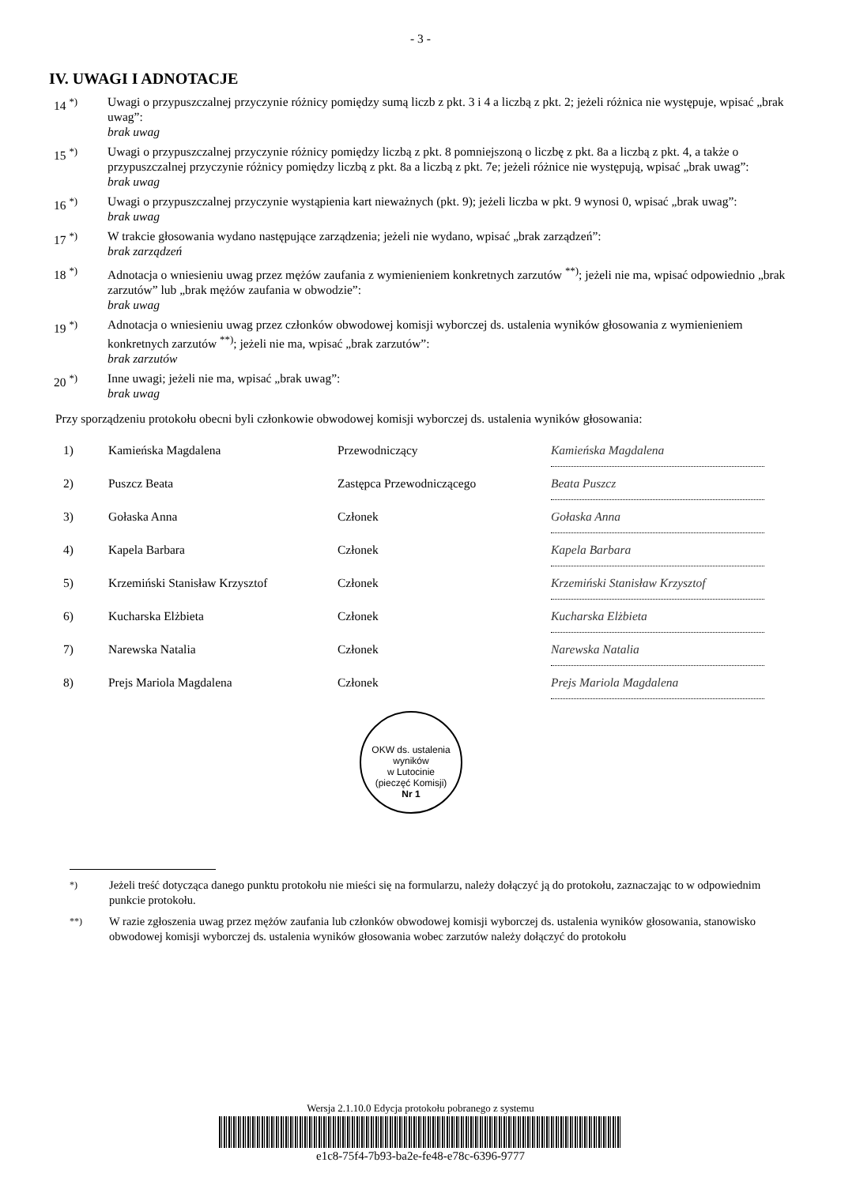- 3 -
IV. UWAGI I ADNOTACJE
14 <sup>*)</sup> Uwagi o przypuszczalnej przyczynie różnicy pomiędzy sumą liczb z pkt. 3 i 4 a liczbą z pkt. 2; jeżeli różnica nie występuje, wpisać „brak uwag”:
brak uwag
15 <sup>*)</sup> Uwagi o przypuszczalnej przyczynie różnicy pomiędzy liczbą z pkt. 8 pomniejszoną o liczbę z pkt. 8a a liczbą z pkt. 4, a także o przypuszczalnej przyczynie różnicy pomiędzy liczbą z pkt. 8a a liczbą z pkt. 7e; jeżeli różnice nie występują, wpisać „brak uwag”:
brak uwag
16 <sup>*)</sup> Uwagi o przypuszczalnej przyczynie wystąpienia kart nieważnych (pkt. 9); jeżeli liczba w pkt. 9 wynosi 0, wpisać „brak uwag”:
brak uwag
17 <sup>*)</sup> W trakcie głosowania wydano następujące zarządzenia; jeżeli nie wydano, wpisać „brak zarządzeń”:
brak zarządzeń
18 <sup>*)</sup> Adnotacja o wniesieniu uwag przez mężów zaufania z wymienieniem konkretnych zarzutów <sup>**)</sup>; jeżeli nie ma, wpisać odpowiednio „brak zarzutów” lub „brak mężów zaufania w obwodzie”:
brak uwag
19 <sup>*)</sup> Adnotacja o wniesieniu uwag przez członków obwodowej komisji wyborczej ds. ustalenia wyników głosowania z wymienieniem konkretnych zarzutów <sup>**)</sup>; jeżeli nie ma, wpisać „brak zarzutów”:
brak zarzutów
20 <sup>*)</sup> Inne uwagi; jeżeli nie ma, wpisać „brak uwag”:
brak uwag
Przy sporządzeniu protokołu obecni byli członkowie obwodowej komisji wyborczej ds. ustalenia wyników głosowania:
| 1) | Kamieńska Magdalena | Przewodniczący | Kamieńska Magdalena |
| 2) | Puszcz Beata | Zastępca Przewodniczącego | Beata Puszcz |
| 3) | Gołaska Anna | Członek | Gołaska Anna |
| 4) | Kapela Barbara | Członek | Kapela Barbara |
| 5) | Krzemiński Stanisław Krzysztof | Członek | Krzemiński Stanisław Krzysztof |
| 6) | Kucharska Elżbieta | Członek | Kucharska Elżbieta |
| 7) | Narewska Natalia | Członek | Narewska Natalia |
| 8) | Prejs Mariola Magdalena | Członek | Prejs Mariola Magdalena |
OKW ds. ustalenia wyników
w Lutocinie
(pieczęć Komisji)
Nr 1
<sup>*)</sup> Jeżeli treść dotycząca danego punktu protokołu nie mieści się na formularzu, należy dołączyć ją do protokołu, zaznaczając to w odpowiednim punkcie protokołu.
<sup>**)</sup> W razie zgłoszenia uwag przez mężów zaufania lub członków obwodowej komisji wyborczej ds. ustalenia wyników głosowania, stanowisko obwodowej komisji wyborczej ds. ustalenia wyników głosowania wobec zarzutów należy dołączyć do protokołu
Wersja 2.1.10.0 Edycja protokołu pobranego z systemu
e1c8-75f4-7b93-ba2e-fe48-e78c-6396-9777